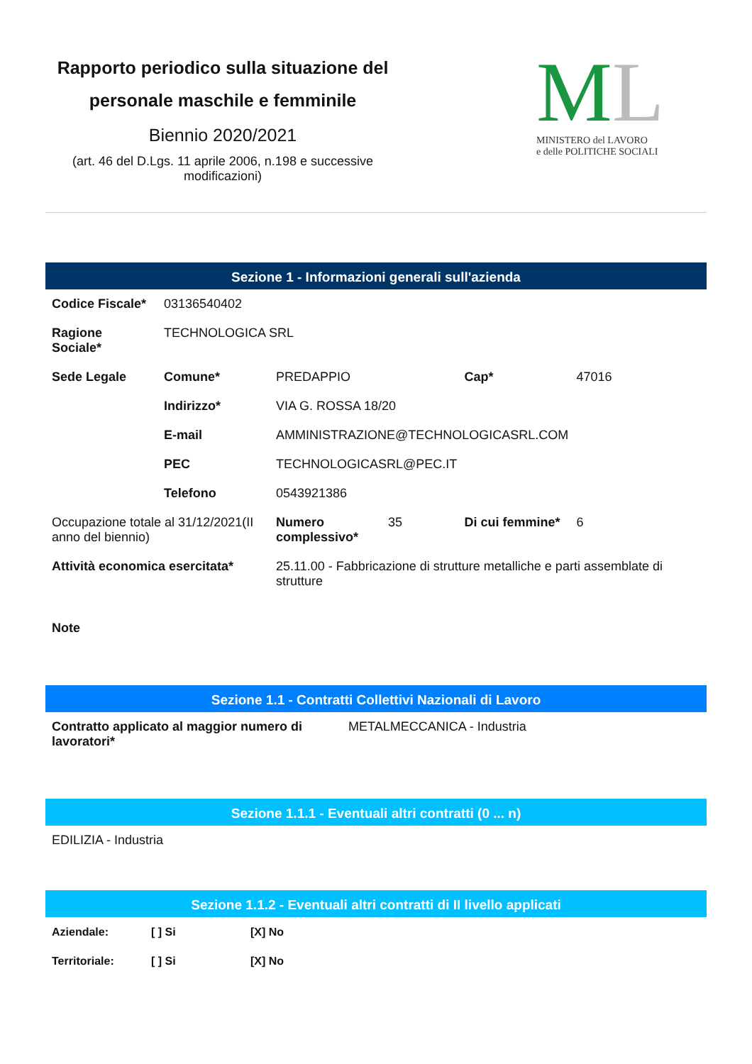Rapporto periodico sulla situazione del personale maschile e femminile
Biennio 2020/2021
(art. 46 del D.Lgs. 11 aprile 2006, n.198 e successive modificazioni)
ML
MINISTERO del LAVORO
e delle POLITICHE SOCIALI
Sezione 1 - Informazioni generali sull'azienda
| Codice Fiscale* | 03136540402 | | | | |
| Ragione Sociale* | TECHNOLOGICA SRL | | | | |
| Sede Legale | Comune* | PREDAPPIO | | Cap* | 47016 |
| | Indirizzo* | VIA G. ROSSA 18/20 | | | |
| | E-mail | AMMINISTRAZIONE@TECHNOLOGICASRL.COM | | | |
| | PEC | TECHNOLOGICASRL@PEC.IT | | | |
| | Telefono | 0543921386 | | | |
| Occupazione totale al 31/12/2021(II anno del biennio) | | Numero complessivo* | 35 | Di cui femmine* | 6 |
| Attività economica esercitata* | | 25.11.00 - Fabbricazione di strutture metalliche e parti assemblate di strutture | | | |
| Note | | | | | |
Sezione 1.1 - Contratti Collettivi Nazionali di Lavoro
| Contratto applicato al maggior numero di lavoratori* | METALMECCANICA - Industria |
Sezione 1.1.1 - Eventuali altri contratti (0 ... n)
| EDILIZIA - Industria |
Sezione 1.1.2 - Eventuali altri contratti di II livello applicati
| Aziendale: | [ ] Si | [X] No |
| --- | --- | --- |
| Territoriale: | [ ] Si | [X] No |